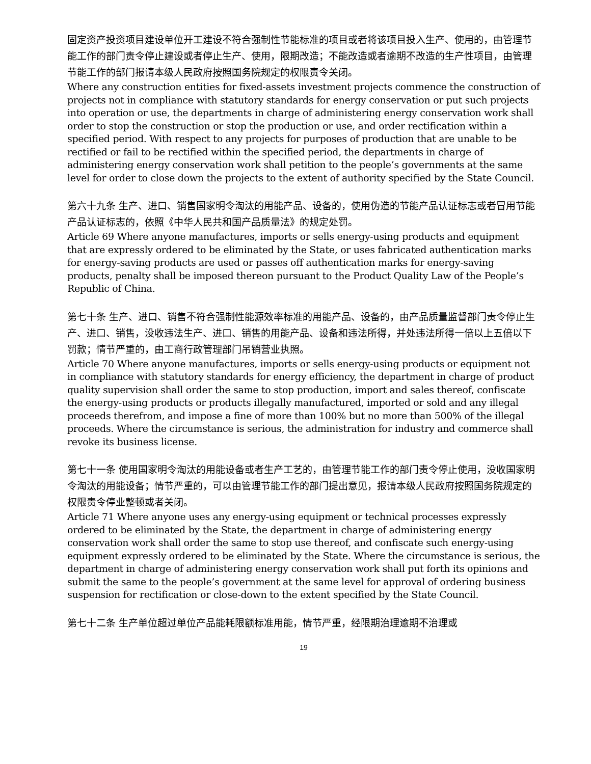固定资产投资项目建设单位开工建设不符合强制性节能标准的项目或者将该项目投入生产、使用的，由管理节能工作的部门责令停止建设或者停止生产、使用，限期改造；不能改造或者逾期不改造的生产性项目，由管理节能工作的部门报请本级人民政府按照国务院规定的权限责令关闭。
Where any construction entities for fixed-assets investment projects commence the construction of projects not in compliance with statutory standards for energy conservation or put such projects into operation or use, the departments in charge of administering energy conservation work shall order to stop the construction or stop the production or use, and order rectification within a specified period. With respect to any projects for purposes of production that are unable to be rectified or fail to be rectified within the specified period, the departments in charge of administering energy conservation work shall petition to the people’s governments at the same level for order to close down the projects to the extent of authority specified by the State Council.
第六十九条 生产、进口、销售国家明令淘汰的用能产品、设备的，使用伪造的节能产品认证标志或者冒用节能产品认证标志的，依照《中华人民共和国产品质量法》的规定处罚。
Article 69 Where anyone manufactures, imports or sells energy-using products and equipment that are expressly ordered to be eliminated by the State, or uses fabricated authentication marks for energy-saving products are used or passes off authentication marks for energy-saving products, penalty shall be imposed thereon pursuant to the Product Quality Law of the People’s Republic of China.
第七十条 生产、进口、销售不符合强制性能源效率标准的用能产品、设备的，由产品质量监督部门责令停止生产、进口、销售，没收违法生产、进口、销售的用能产品、设备和违法所得，并处违法所得一倍以上五倍以下罚款；情节严重的，由工商行政管理部门吊销营业执照。
Article 70 Where anyone manufactures, imports or sells energy-using products or equipment not in compliance with statutory standards for energy efficiency, the department in charge of product quality supervision shall order the same to stop production, import and sales thereof, confiscate the energy-using products or products illegally manufactured, imported or sold and any illegal proceeds therefrom, and impose a fine of more than 100% but no more than 500% of the illegal proceeds. Where the circumstance is serious, the administration for industry and commerce shall revoke its business license.
第七十一条 使用国家明令淘汰的用能设备或者生产工艺的，由管理节能工作的部门责令停止使用，没收国家明令淘汰的用能设备；情节严重的，可以由管理节能工作的部门提出意见，报请本级人民政府按照国务院规定的权限责令停业整顿或者关闭。
Article 71 Where anyone uses any energy-using equipment or technical processes expressly ordered to be eliminated by the State, the department in charge of administering energy conservation work shall order the same to stop use thereof, and confiscate such energy-using equipment expressly ordered to be eliminated by the State. Where the circumstance is serious, the department in charge of administering energy conservation work shall put forth its opinions and submit the same to the people’s government at the same level for approval of ordering business suspension for rectification or close-down to the extent specified by the State Council.
第七十二条 生产单位超过单位产品能耗限额标准用能，情节严重，经限期治理逾期不治理或
19